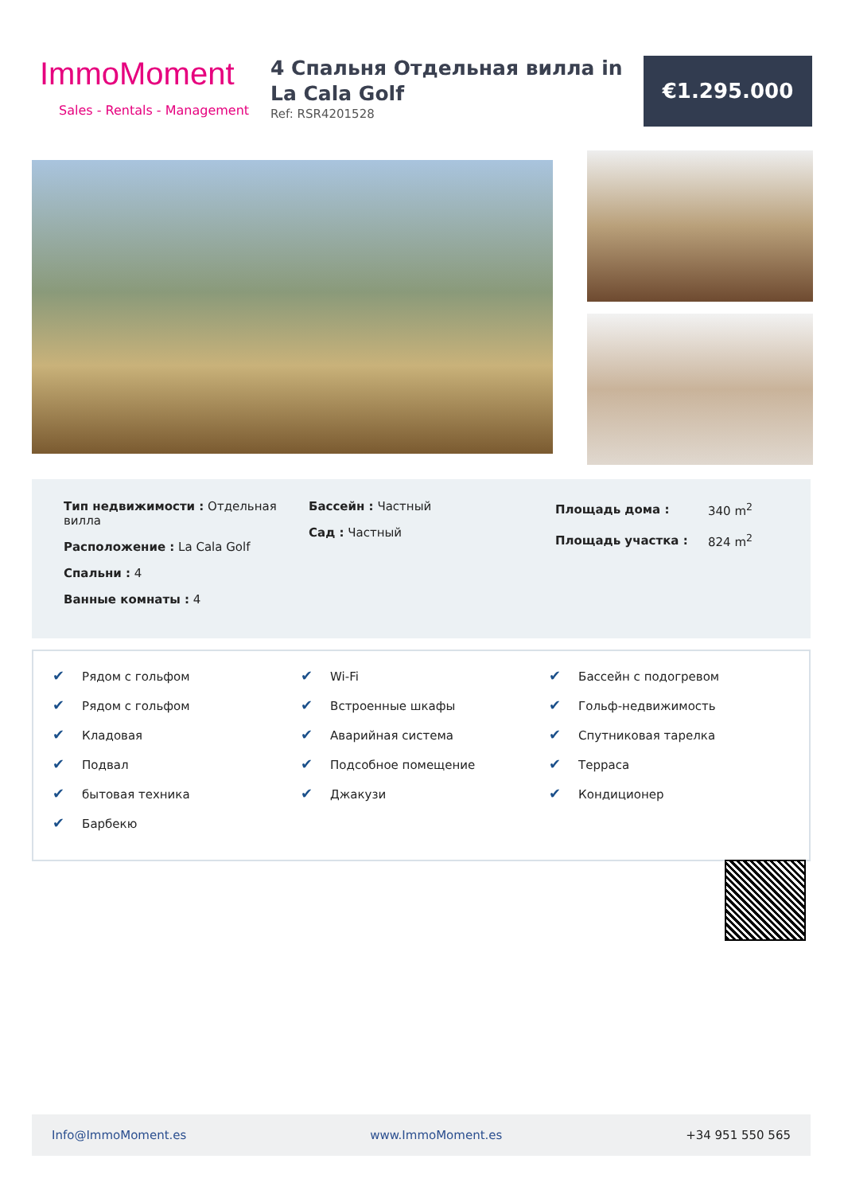ImmoMoment
Sales - Rentals - Management
4 Спальня Отдельная вилла in La Cala Golf
Ref: RSR4201528
€1.295.000
Тип недвижимости : Отдельная вилла
Расположение : La Cala Golf
Спальни : 4
Ванные комнаты : 4
Бассейн : Частный
Сад : Частный
| Площадь дома : | 340 m<sup>2</sup> |
| Площадь участка : | 824 m<sup>2</sup> |
✔ Рядом с гольфом
✔ Рядом с гольфом
✔ Кладовая
✔ Подвал
✔ бытовая техника
✔ Барбекю
✔ Wi-Fi
✔ Встроенные шкафы
✔ Аварийная система
✔ Подсобное помещение
✔ Джакузи
✔ Бассейн с подогревом
✔ Гольф-недвижимость
✔ Спутниковая тарелка
✔ Терраса
✔ Кондиционер
Info@ImmoMoment.es www.ImmoMoment.es +34 951 550 565